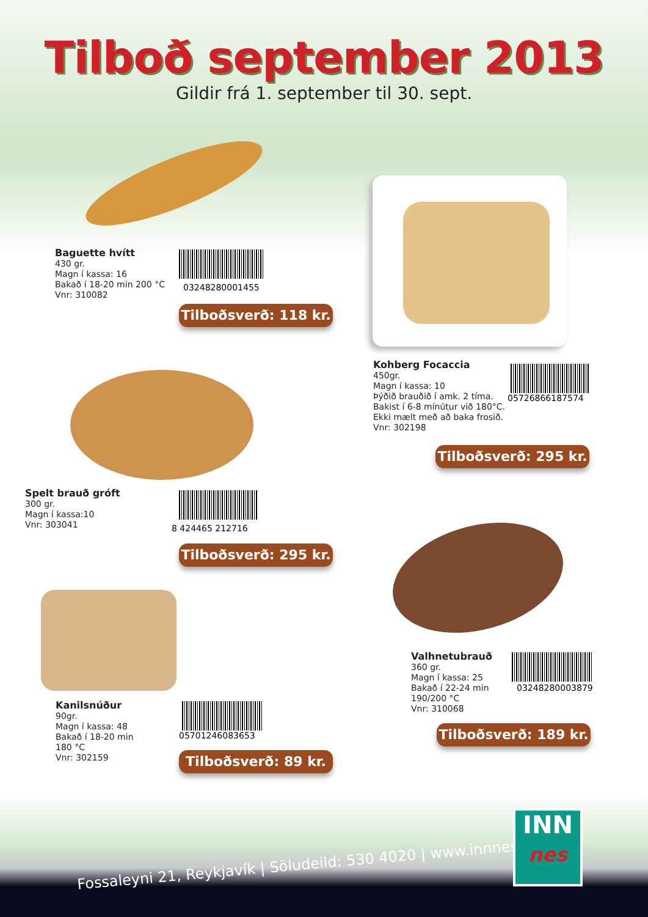Tilboð september 2013
Gildir frá 1. september til 30. sept.
Baguette hvítt
430 gr.
Magn í kassa: 16
Bakað í 18-20 min 200 °C
Vnr: 310082
03248280001455
Tilboðsverð: 118 kr.
Kohberg Focaccia
450gr.
Magn í kassa: 10
Þýðið brauðið í amk. 2 tíma.
Bakist í 6-8 mínútur við 180°C.
Ekki mælt með að baka frosið.
Vnr: 302198
05726866187574
Tilboðsverð: 295 kr.
Spelt brauð gróft
300 gr.
Magn í kassa:10
Vnr: 303041
8 424465 212716
Tilboðsverð: 295 kr.
Valhnetubrauð
360 gr.
Magn í kassa: 25
Bakað í 22-24 min
190/200 °C
Vnr: 310068
03248280003879
Tilboðsverð: 189 kr.
Kanilsnúður
90gr.
Magn í kassa: 48
Bakað í 18-20 min
180 °C
Vnr: 302159
05701246083653
Tilboðsverð: 89 kr.
Fossaleyni 21, Reykjavík | Söludeild: 530 4020 | www.innnes.is
INN
nes